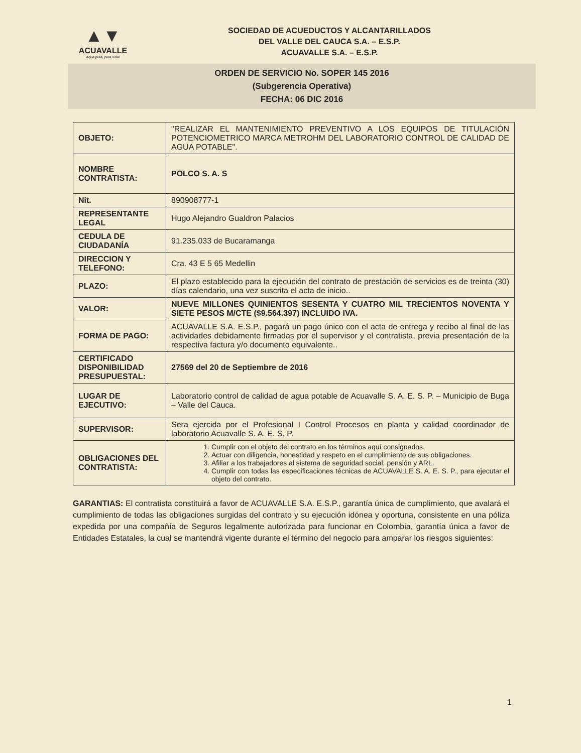▲▼
ACUAVALLE
Agua pura, pura vida!
SOCIEDAD DE ACUEDUCTOS Y ALCANTARILLADOS
DEL VALLE DEL CAUCA S.A. – E.S.P.
ACUAVALLE S.A. – E.S.P.
ORDEN DE SERVICIO No. SOPER 145 2016
(Subgerencia Operativa)
FECHA: 06 DIC 2016
| OBJETO: | "REALIZAR EL MANTENIMIENTO PREVENTIVO A LOS EQUIPOS DE TITULACIÓN POTENCIOMETRICO MARCA METROHM DEL LABORATORIO CONTROL DE CALIDAD DE AGUA POTABLE". |
| NOMBRE CONTRATISTA: | POLCO S. A. S |
| Nit. | 890908777-1 |
| REPRESENTANTE LEGAL | Hugo Alejandro Gualdron Palacios |
| CEDULA DE CIUDADANÍA | 91.235.033 de Bucaramanga |
| DIRECCION Y TELEFONO: | Cra. 43 E 5 65 Medellin |
| PLAZO: | El plazo establecido para la ejecución del contrato de prestación de servicios es de treinta (30) días calendario, una vez suscrita el acta de inicio.. |
| VALOR: | NUEVE MILLONES QUINIENTOS SESENTA Y CUATRO MIL TRECIENTOS NOVENTA Y SIETE PESOS M/CTE ($9.564.397) INCLUIDO IVA. |
| FORMA DE PAGO: | ACUAVALLE S.A. E.S.P., pagará un pago único con el acta de entrega y recibo al final de las actividades debidamente firmadas por el supervisor y el contratista, previa presentación de la respectiva factura y/o documento equivalente.. |
| CERTIFICADO DISPONIBILIDAD PRESUPUESTAL: | 27569 del 20 de Septiembre de 2016 |
| LUGAR DE EJECUTIVO: | Laboratorio control de calidad de agua potable de Acuavalle S. A. E. S. P. – Municipio de Buga – Valle del Cauca. |
| SUPERVISOR: | Sera ejercida por el Profesional I Control Procesos en planta y calidad coordinador de laboratorio Acuavalle S. A. E. S. P. |
| OBLIGACIONES DEL CONTRATISTA: | 1. Cumplir con el objeto del contrato en los términos aquí consignados. 2. Actuar con diligencia, honestidad y respeto en el cumplimiento de sus obligaciones. 3. Afiliar a los trabajadores al sistema de seguridad social, pensión y ARL. 4. Cumplir con todas las especificaciones técnicas de ACUAVALLE S. A. E. S. P., para ejecutar el objeto del contrato. |
GARANTIAS: El contratista constituirá a favor de ACUAVALLE S.A. E.S.P., garantía única de cumplimiento, que avalará el cumplimiento de todas las obligaciones surgidas del contrato y su ejecución idónea y oportuna, consistente en una póliza expedida por una compañía de Seguros legalmente autorizada para funcionar en Colombia, garantía única a favor de Entidades Estatales, la cual se mantendrá vigente durante el término del negocio para amparar los riesgos siguientes:
1